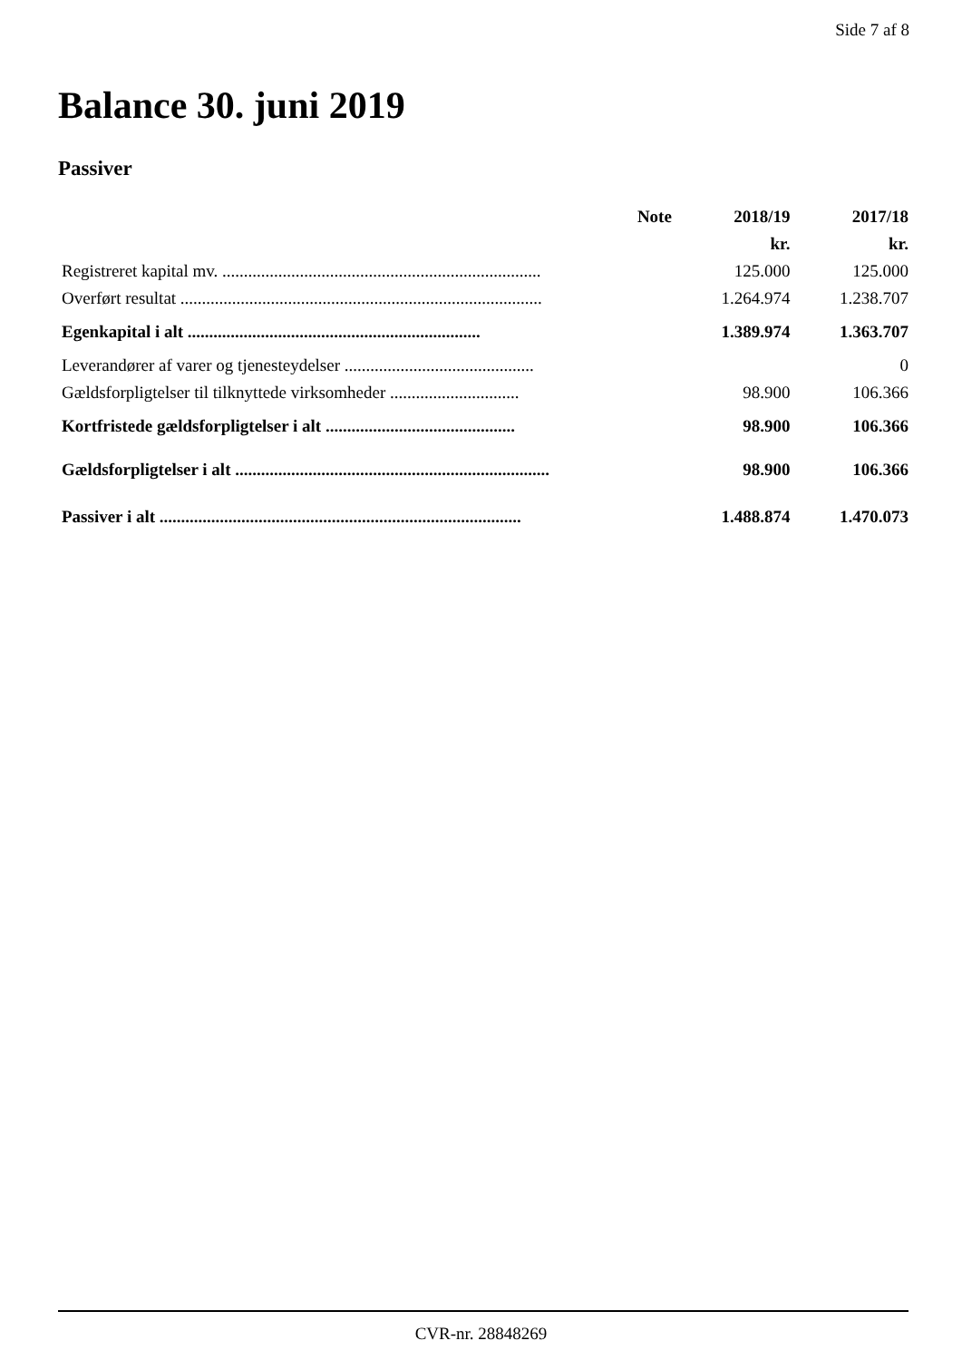Side 7 af 8
Balance 30. juni 2019
Passiver
| | Note | 2018/19 | 2017/18 |
| --- | --- | --- | --- |
| | | kr. | kr. |
| Registreret kapital mv. .......................................................................... | | 125.000 | 125.000 |
| Overført resultat .................................................................................... | | 1.264.974 | 1.238.707 |
| Egenkapital i alt .................................................................... | | 1.389.974 | 1.363.707 |
| Leverandører af varer og tjenesteydelser ............................................ | | | 0 |
| Gældsforpligtelser til tilknyttede virksomheder .............................. | | 98.900 | 106.366 |
| Kortfristede gældsforpligtelser i alt ............................................ | | 98.900 | 106.366 |
| Gældsforpligtelser i alt ......................................................................... | | 98.900 | 106.366 |
| Passiver i alt .................................................................................... | | 1.488.874 | 1.470.073 |
CVR-nr. 28848269